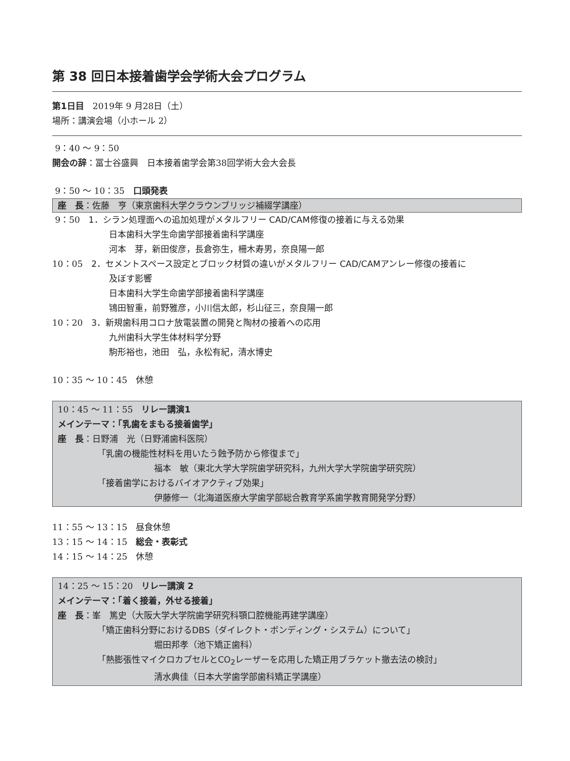第 38 回日本接着歯学会学術大会プログラム
第1日目　2019年 9 月28日（土）
場所：講演会場（小ホール 2）
9：40 ～ 9：50
開会の辞：冨士谷盛興　日本接着歯学会第38回学術大会大会長
9：50 ～ 10：35　口頭発表
座　長：佐藤　亨（東京歯科大学クラウンブリッジ補綴学講座）
9：50　1．シラン処理面への追加処理がメタルフリー CAD/CAM修復の接着に与える効果
日本歯科大学生命歯学部接着歯科学講座
河本　芽，新田俊彦，長倉弥生，柵木寿男，奈良陽一郎
10：05　2．セメントスペース設定とブロック材質の違いがメタルフリー CAD/CAMアンレー修復の接着に
及ぼす影響
日本歯科大学生命歯学部接着歯科学講座
鴇田智重，前野雅彦，小川信太郎，杉山征三，奈良陽一郎
10：20　3．新規歯科用コロナ放電装置の開発と陶材の接着への応用
九州歯科大学生体材料学分野
駒形裕也，池田　弘，永松有紀，清水博史
10：35 ～ 10：45　休憩
10：45 ～ 11：55　リレー講演1
メインテーマ：「乳歯をまもる接着歯学」
座　長：日野浦　光（日野浦歯科医院）
「乳歯の機能性材料を用いたう蝕予防から修復まで」
福本　敏（東北大学大学院歯学研究科，九州大学大学院歯学研究院）
「接着歯学におけるバイオアクティブ効果」
伊藤修一（北海道医療大学歯学部総合教育学系歯学教育開発学分野）
11：55 ～ 13：15　昼食休憩
13：15 ～ 14：15　総会・表彰式
14：15 ～ 14：25　休憩
14：25 ～ 15：20　リレー講演 2
メインテーマ：「着く接着，外せる接着」
座　長：峯　篤史（大阪大学大学院歯学研究科顎口腔機能再建学講座）
「矯正歯科分野におけるDBS（ダイレクト・ボンディング・システム）について」
堀田邦孝（池下矯正歯科）
「熱膨張性マイクロカプセルとCO<sub>2</sub>レーザーを応用した矯正用ブラケット撤去法の検討」
清水典佳（日本大学歯学部歯科矯正学講座）